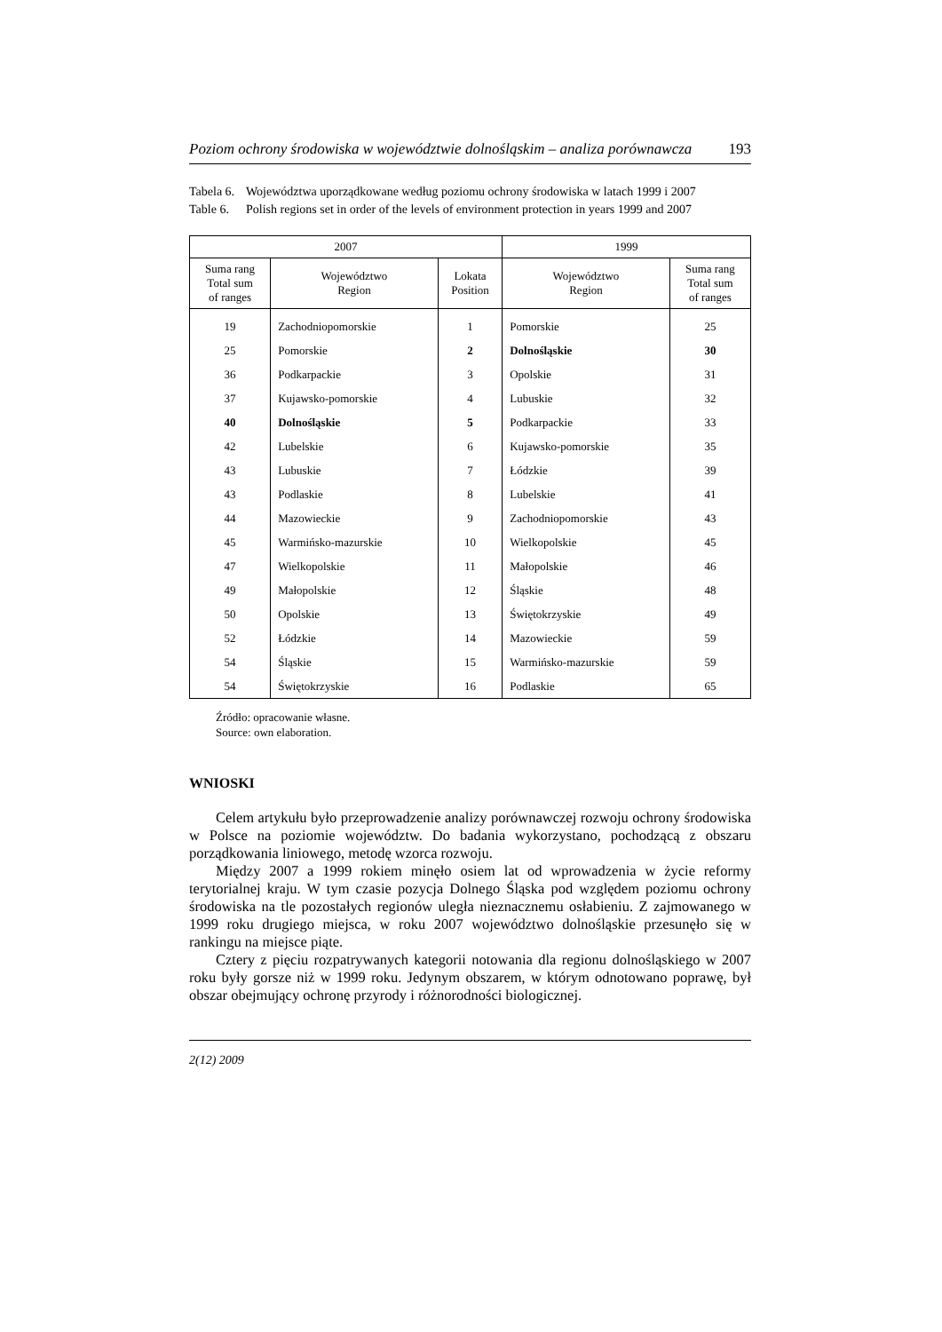Poziom ochrony środowiska w województwie dolnośląskim – analiza porównawcza 193
Tabela 6.
Województwa uporządkowane według poziomu ochrony środowiska w latach 1999 i 2007
Table 6.
Polish regions set in order of the levels of environment protection in years 1999 and 2007
| 2007 | | | 1999 | |
| --- | --- | --- | --- | --- |
| Suma rang Total sum of ranges | Województwo Region | Lokata Position | Województwo Region | Suma rang Total sum of ranges |
| 19 | Zachodniopomorskie | 1 | Pomorskie | 25 |
| 25 | Pomorskie | 2 | Dolnośląskie | 30 |
| 36 | Podkarpackie | 3 | Opolskie | 31 |
| 37 | Kujawsko-pomorskie | 4 | Lubuskie | 32 |
| 40 | Dolnośląskie | 5 | Podkarpackie | 33 |
| 42 | Lubelskie | 6 | Kujawsko-pomorskie | 35 |
| 43 | Lubuskie | 7 | Łódzkie | 39 |
| 43 | Podlaskie | 8 | Lubelskie | 41 |
| 44 | Mazowieckie | 9 | Zachodniopomorskie | 43 |
| 45 | Warmińsko-mazurskie | 10 | Wielkopolskie | 45 |
| 47 | Wielkopolskie | 11 | Małopolskie | 46 |
| 49 | Małopolskie | 12 | Śląskie | 48 |
| 50 | Opolskie | 13 | Świętokrzyskie | 49 |
| 52 | Łódzkie | 14 | Mazowieckie | 59 |
| 54 | Śląskie | 15 | Warmińsko-mazurskie | 59 |
| 54 | Świętokrzyskie | 16 | Podlaskie | 65 |
Źródło: opracowanie własne.
Source: own elaboration.
WNIOSKI
Celem artykułu było przeprowadzenie analizy porównawczej rozwoju ochrony środowiska w Polsce na poziomie województw. Do badania wykorzystano, pochodzącą z obszaru porządkowania liniowego, metodę wzorca rozwoju.
Między 2007 a 1999 rokiem minęło osiem lat od wprowadzenia w życie reformy terytorialnej kraju. W tym czasie pozycja Dolnego Śląska pod względem poziomu ochrony środowiska na tle pozostałych regionów uległa nieznacznemu osłabieniu. Z zajmowanego w 1999 roku drugiego miejsca, w roku 2007 województwo dolnośląskie przesunęło się w rankingu na miejsce piąte.
Cztery z pięciu rozpatrywanych kategorii notowania dla regionu dolnośląskiego w 2007 roku były gorsze niż w 1999 roku. Jedynym obszarem, w którym odnotowano poprawę, był obszar obejmujący ochronę przyrody i różnorodności biologicznej.
2(12) 2009